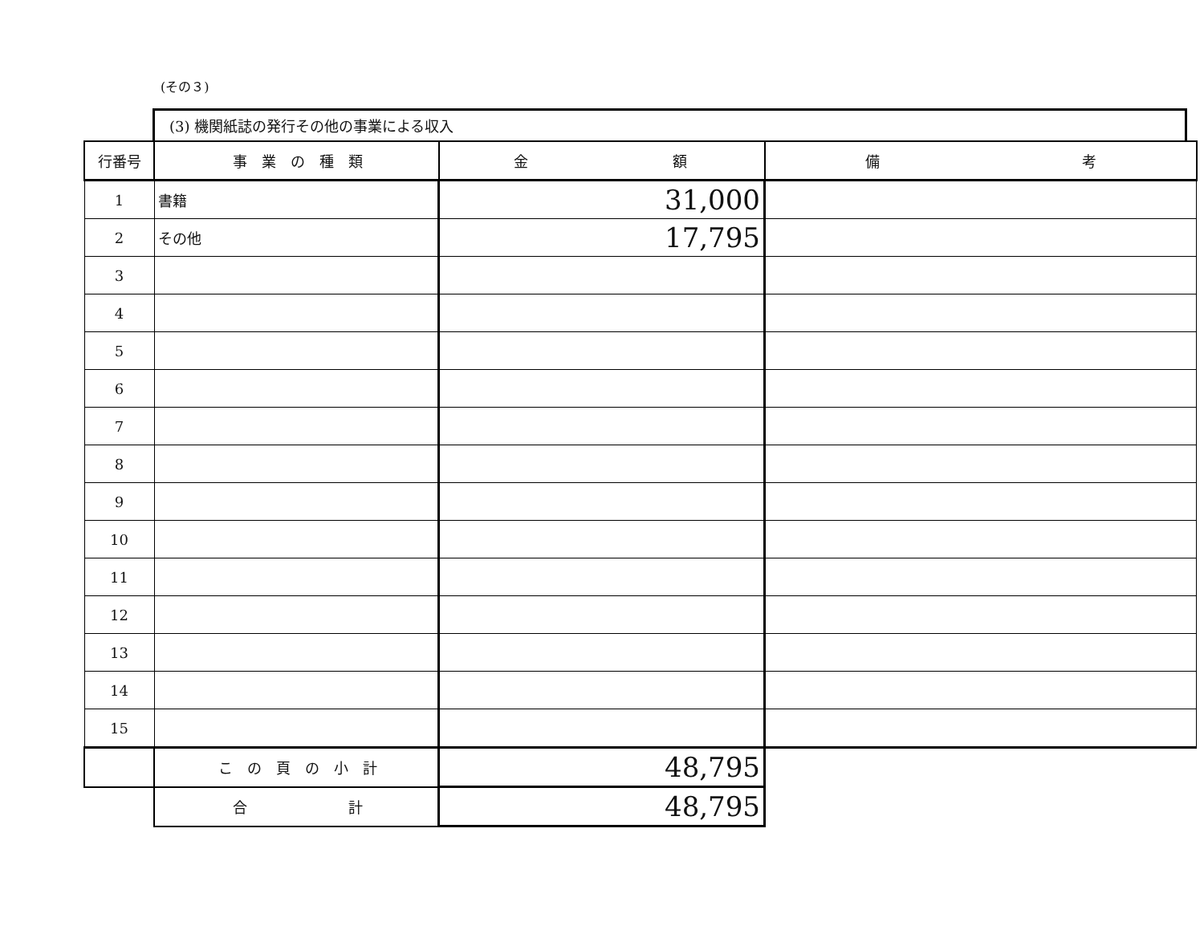(その３)
(3) 機関紙誌の発行その他の事業による収入
| 行番号 | 事 業 の 種 類 | 金 額 | 備 考 |
| --- | --- | --- | --- |
| 1 | 書籍 | 31,000 | |
| 2 | その他 | 17,795 | |
| 3 | | | |
| 4 | | | |
| 5 | | | |
| 6 | | | |
| 7 | | | |
| 8 | | | |
| 9 | | | |
| 10 | | | |
| 11 | | | |
| 12 | | | |
| 13 | | | |
| 14 | | | |
| 15 | | | |
| | こ の 頁 の 小 計 | 48,795 | |
| | 合 計 | 48,795 | |